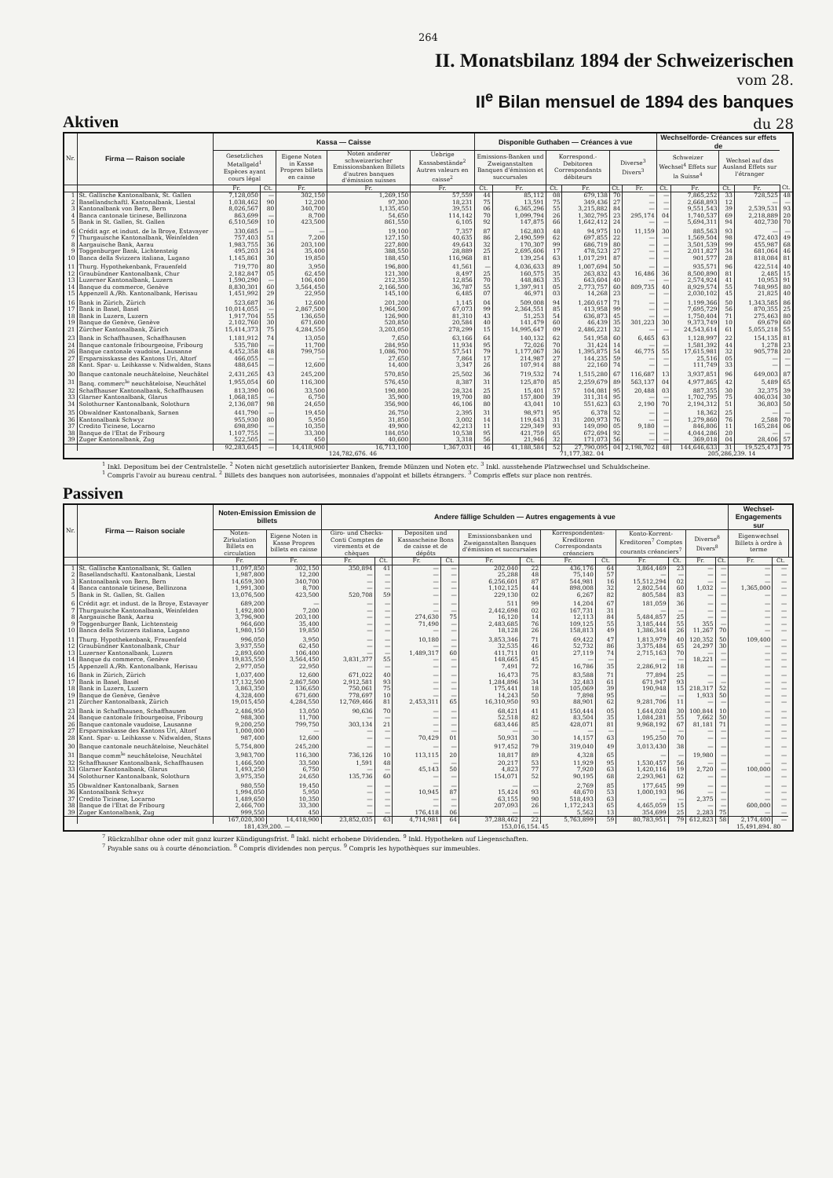264
II. Monatsbilanz 1894 der Schweizerischen
vom 28.
II<sup>e</sup> Bilan mensuel de 1894 des banques
Aktiven
du 28
| Nr. | Firma — Raison sociale | Kassa — Caisse | | | | | Disponible Guthaben — Créances à vue | | | | | | Wechselforde- Créances sur effets de | | | | |
| --- | --- | --- | --- | --- | --- | --- | --- | --- | --- | --- | --- | --- | --- | --- | --- | --- | --- |
| | | Gesetzliches Metallgeld<sup>1</sup> Espèces ayant cours légal | | Eigene Noten in Kasse Propres billets en caisse | Noten anderer schweizerischer Emissionsbanken Billets d'autres banques d'émission suisses | Uebrige Kassabestände<sup>2</sup> Autres valeurs en caisse<sup>2</sup> | Emissions-Banken und Zweiganstalten Banques d'émission et succursales | | Korrespond.-Debitoren Correspondants débiteurs | | Diverse<sup>3</sup> Divers<sup>3</sup> | | Schweizer Wechsel<sup>4</sup> Effets sur la Suisse<sup>4</sup> | | Wechsel auf das Ausland Effets sur l'étranger | | |
| | | Fr. | Ct. | Fr. | Fr. | Fr. | Ct. | Fr. | Ct. | Fr. | Ct. | Fr. | Ct. | Fr. | Ct. | Fr. | Ct. |
| 1 | St. Gallische Kantonalbank, St. Gallen | 7,128,050 | — | 302,150 | 1,269,150 | 57,559 | 44 | 85,112 | 08 | 679,138 | 70 | — | — | 7,865,252 | 33 | 728,525 | 48 |
| 2 | Basellandschaftl. Kantonalbank, Liestal | 1,038,462 | 90 | 12,200 | 97,300 | 18,231 | 75 | 13,591 | 75 | 349,436 | 27 | — | — | 2,668,893 | 12 | — | — |
| 3 | Kantonalbank von Bern, Bern | 8,026,567 | 80 | 340,700 | 1,135,450 | 39,551 | 06 | 6,365,296 | 55 | 3,215,882 | 84 | — | — | 9,551,543 | 39 | 2,539,531 | 93 |
| 4 | Banca cantonale ticinese, Bellinzona | 863,699 | — | 8,700 | 54,650 | 114,142 | 70 | 1,099,794 | 26 | 1,302,795 | 23 | 295,174 | 04 | 1,740,537 | 69 | 2,218,889 | 20 |
| 5 | Bank in St. Gallen, St. Gallen | 6,510,569 | 10 | 423,500 | 861,550 | 6,105 | 92 | 147,875 | 66 | 1,642,412 | 24 | — | — | 5,694,311 | 94 | 402,730 | 70 |
| 6 | Crédit agr. et indust. de la Broye, Estavayer | 330,685 | — | — | 19,100 | 7,357 | 87 | 162,803 | 48 | 94,975 | 10 | 11,159 | 30 | 885,563 | 93 | — | — |
| 7 | Thurgauische Kantonalbank, Weinfelden | 757,403 | 51 | 7,200 | 127,150 | 40,635 | 86 | 2,490,599 | 62 | 697,855 | 22 | — | — | 1,569,504 | 98 | 472,403 | 49 |
| 8 | Aargauische Bank, Aarau | 1,983,755 | 36 | 203,100 | 227,800 | 49,643 | 32 | 170,307 | 99 | 686,719 | 80 | — | — | 3,501,539 | 99 | 455,987 | 68 |
| 9 | Toggenburger Bank, Lichtensteig | 495,203 | 24 | 35,400 | 388,550 | 28,889 | 25 | 2,695,606 | 17 | 478,523 | 27 | — | — | 2,011,827 | 34 | 681,064 | 46 |
| 10 | Banca della Svizzera italiana, Lugano | 1,145,861 | 30 | 19,850 | 188,450 | 116,968 | 81 | 139,254 | 63 | 1,017,291 | 87 | — | — | 901,577 | 28 | 818,084 | 81 |
| 11 | Thurg. Hypothekenbank, Frauenfeld | 719,770 | 80 | 3,950 | 196,800 | 41,561 | — | 4,036,633 | 89 | 1,007,694 | 50 | — | — | 935,571 | 96 | 422,514 | 40 |
| 12 | Graubündner Kantonalbank, Chur | 2,182,847 | 05 | 62,450 | 121,300 | 8,497 | 25 | 160,575 | 35 | 263,832 | 43 | 16,486 | 36 | 8,500,890 | 81 | 2,485 | 15 |
| 13 | Luzerner Kantonalbank, Luzern | 1,590,290 | — | 106,400 | 212,350 | 12,856 | 70 | 448,863 | 35 | 643,604 | 40 | — | — | 2,574,924 | 41 | 10,953 | 91 |
| 14 | Banque du commerce, Genève | 8,830,301 | 60 | 3,564,450 | 2,166,500 | 36,787 | 55 | 1,397,911 | 05 | 2,773,757 | 60 | 809,735 | 40 | 8,929,574 | 55 | 748,995 | 80 |
| 15 | Appenzell A./Rh. Kantonalbank, Herisau | 1,451,992 | 29 | 22,950 | 145,100 | 6,485 | 07 | 46,971 | 03 | 14,268 | 23 | — | — | 2,030,102 | 45 | 21,825 | 40 |
| 16 | Bank in Zürich, Zürich | 523,687 | 36 | 12,600 | 201,200 | 1,145 | 04 | 509,008 | 94 | 1,260,617 | 71 | — | — | 1,199,366 | 50 | 1,343,585 | 86 |
| 17 | Bank in Basel, Basel | 10,014,055 | — | 2,867,500 | 1,964,500 | 67,073 | 99 | 2,364,551 | 85 | 413,958 | 99 | — | — | 7,695,729 | 56 | 870,355 | 25 |
| 18 | Bank in Luzern, Luzern | 1,917,704 | 55 | 136,650 | 126,900 | 81,310 | 43 | 51,253 | 54 | 636,873 | 45 | — | — | 1,750,404 | 71 | 275,463 | 80 |
| 19 | Banque de Genève, Genève | 2,102,760 | 30 | 671,600 | 520,850 | 20,584 | 40 | 141,479 | 60 | 46,439 | 35 | 301,223 | 30 | 9,373,749 | 10 | 69,679 | 60 |
| 21 | Zürcher Kantonalbank, Zürich | 15,414,373 | 75 | 4,284,550 | 3,203,050 | 278,299 | 15 | 14,995,647 | 09 | 2,486,221 | 32 | — | — | 24,543,614 | 61 | 5,055,218 | 55 |
| 23 | Bank in Schaffhausen, Schaffhausen | 1,181,912 | 74 | 13,050 | 7,650 | 63,166 | 64 | 140,132 | 62 | 541,958 | 60 | 6,465 | 63 | 1,128,997 | 22 | 154,135 | 81 |
| 24 | Banque cantonale fribourgeoise, Fribourg | 535,780 | — | 11,700 | 284,950 | 11,934 | 95 | 72,026 | 70 | 31,424 | 14 | — | — | 1,581,392 | 44 | 1,278 | 23 |
| 26 | Banque cantonale vaudoise, Lausanne | 4,452,358 | 48 | 799,750 | 1,086,700 | 57,541 | 79 | 1,177,067 | 36 | 1,395,875 | 54 | 46,775 | 55 | 17,615,981 | 32 | 905,778 | 20 |
| 27 | Ersparnisskasse des Kantons Uri, Altorf | 466,055 | — | — | 27,650 | 7,864 | 17 | 214,987 | 27 | 144,235 | 59 | — | — | 25,516 | 05 | — | — |
| 28 | Kant. Spar- u. Leihkasse v. Nidwalden, Stans | 488,645 | — | 12,600 | 14,400 | 3,347 | 26 | 107,914 | 88 | 22,160 | 74 | — | — | 111,749 | 33 | — | — |
| 30 | Banque cantonale neuchâteloise, Neuchâtel | 2,431,265 | 43 | 245,200 | 570,850 | 25,502 | 36 | 719,532 | 74 | 1,515,280 | 67 | 116,687 | 13 | 3,937,851 | 96 | 649,003 | 87 |
| 31 | Banq. commerc<sup>le</sup> neuchâteloise, Neuchâtel | 1,955,054 | 60 | 116,300 | 576,450 | 8,387 | 31 | 125,870 | 85 | 2,259,679 | 89 | 563,137 | 04 | 4,977,865 | 42 | 5,489 | 65 |
| 32 | Schaffhauser Kantonalbank, Schaffhausen | 813,390 | 06 | 33,500 | 190,800 | 28,324 | 25 | 15,401 | 57 | 104,081 | 95 | 20,488 | 03 | 887,355 | 30 | 32,375 | 39 |
| 33 | Glarner Kantonalbank, Glarus | 1,068,185 | — | 6,750 | 35,900 | 19,700 | 80 | 157,800 | 39 | 311,314 | 95 | — | — | 1,702,795 | 75 | 406,034 | 30 |
| 34 | Solothurner Kantonalbank, Solothurn | 2,136,087 | 98 | 24,650 | 356,900 | 46,106 | 80 | 43,041 | 10 | 551,623 | 63 | 2,190 | 70 | 2,194,312 | 51 | 36,803 | 50 |
| 35 | Obwaldner Kantonalbank, Sarnen | 441,790 | — | 19,450 | 26,750 | 2,395 | 31 | 98,971 | 95 | 6,378 | 52 | — | — | 18,362 | 25 | — | — |
| 36 | Kantonalbank Schwyz | 955,930 | 80 | 5,950 | 31,850 | 3,002 | 14 | 119,643 | 31 | 200,973 | 76 | — | — | 1,279,860 | 76 | 2,588 | 70 |
| 37 | Credito Ticinese, Locarno | 698,890 | — | 10,350 | 49,900 | 42,213 | 11 | 229,349 | 93 | 149,090 | 05 | 9,180 | — | 846,806 | 11 | 165,284 | 06 |
| 38 | Banque de l'Etat de Fribourg | 1,107,755 | — | 33,300 | 184,050 | 10,538 | 95 | 421,759 | 65 | 672,694 | 92 | — | — | 4,044,286 | 20 | — | — |
| 39 | Zuger Kantonalbank, Zug | 522,505 | — | 450 | 40,600 | 3,318 | 56 | 21,946 | 32 | 171,073 | 56 | — | — | 369,018 | 04 | 28,406 | 57 |
| | | 92,283,645 | — | 14,418,900 | 16,713,100 | 1,367,031 | 46 | 41,188,584 | 52 | 27,790,095 | 04 | 2,198,702 | 48 | 144,646,633 | 31 | 19,525,473 | 75 |
| | | 124,782,676. 46 | | | | | | 71,177,382. 04 | | | | | | 205,286,239. 14 | | | |
<sup>1</sup> Inkl. Depositum bei der Centralstelle. <sup>2</sup> Noten nicht gesetzlich autorisierter Banken, fremde Münzen und Noten etc. <sup>3</sup> Inkl. ausstehende Platzwechsel und Schuldscheine.
<sup>1</sup> Compris l'avoir au bureau central. <sup>2</sup> Billets des banques non autorisées, monnaies d'appoint et billets étrangers. <sup>3</sup> Compris effets sur place non rentrés.
Passiven
| Nr. | Firma — Raison sociale | Noten-Emission Emission de billets | | Andere fällige Schulden — Autres engagements à vue | | | | | | | | | | | | Wechsel-Engagements sur | | |
| --- | --- | --- | --- | --- | --- | --- | --- | --- | --- | --- | --- | --- | --- | --- | --- | --- | --- | --- |
| | | Noten-Zirkulation Billets en circulation | Eigene Noten in Kasse Propres billets en caisse | Giro- und Checks-Conti Comptes de virements et de chèques | | Depositen und Kassascheine Bons de caisse et de dépôts | | Emissionsbanken und Zweiganstalten Banques d'émission et succursales | | Korrespondenten-Kreditoren Correspondants créanciers | | Konto-Korrent-Kreditoren<sup>7</sup> Comptes courants créanciers<sup>7</sup> | | Diverse<sup>8</sup> Divers<sup>8</sup> | | Eigenwechsel Billets à ordre à terme | | |
| | | Fr. | Fr. | Fr. | Ct. | Fr. | Ct. | Fr. | Ct. | Fr. | Ct. | Fr. | Ct. | Fr. | Ct. | Fr. | Ct. | |
| 1 | St. Gallische Kantonalbank, St. Gallen | 11,097,850 | 302,150 | 350,894 | 41 | — | — | 202,040 | 22 | 436,176 | 64 | 3,864,469 | 23 | — | — | — | — | |
| 2 | Basellandschaftl. Kantonalbank, Liestal | 1,987,800 | 12,200 | — | — | — | — | 25,288 | 48 | 75,140 | 57 | — | — | — | — | — | — | |
| 3 | Kantonalbank von Bern, Bern | 14,659,300 | 340,700 | — | — | — | — | 6,256,601 | 87 | 544,981 | 16 | 15,512,294 | 02 | — | — | — | — | |
| 4 | Banca cantonale ticinese, Bellinzona | 1,991,300 | 8,700 | — | — | — | — | 1,102,125 | 44 | 898,008 | 32 | 2,802,544 | 60 | 1,032 | — | 1,365,000 | — | |
| 5 | Bank in St. Gallen, St. Gallen | 13,076,500 | 423,500 | 520,708 | 59 | — | — | 229,130 | 02 | 6,267 | 82 | 805,584 | 83 | — | — | — | — | |
| 6 | Crédit agr. et indust. de la Broye, Estavayer | 689,200 | — | — | — | — | — | 511 | 99 | 14,204 | 67 | 181,059 | 36 | — | — | — | — | |
| 7 | Thurgauische Kantonalbank, Weinfelden | 1,492,800 | 7,200 | — | — | — | — | 2,442,698 | 02 | 167,731 | 31 | — | — | — | — | — | — | |
| 8 | Aargauische Bank, Aarau | 3,796,900 | 203,100 | — | — | 274,630 | 75 | 16,120 | 14 | 12,113 | 84 | 5,484,857 | 25 | — | — | — | — | |
| 9 | Toggenburger Bank, Lichtensteig | 964,600 | 35,400 | — | — | 71,490 | — | 2,483,685 | 76 | 109,125 | 55 | 3,185,444 | 55 | 355 | — | — | — | |
| 10 | Banca della Svizzera italiana, Lugano | 1,980,150 | 19,850 | — | — | — | — | 18,128 | 26 | 158,813 | 49 | 1,386,344 | 26 | 11,267 | 70 | — | — | |
| 11 | Thurg. Hypothekenbank, Frauenfeld | 996,050 | 3,950 | — | — | 10,180 | — | 3,853,346 | 71 | 69,422 | 47 | 1,813,979 | 40 | 120,352 | 50 | 109,400 | — | |
| 12 | Graubündner Kantonalbank, Chur | 3,937,550 | 62,450 | — | — | — | — | 32,535 | 46 | 52,732 | 86 | 3,375,484 | 65 | 24,297 | 30 | — | — | |
| 13 | Luzerner Kantonalbank, Luzern | 2,893,600 | 106,400 | — | — | 1,489,317 | 60 | 411,711 | 01 | 27,119 | 74 | 2,715,163 | 70 | — | — | — | — | |
| 14 | Banque du commerce, Genève | 19,835,550 | 3,564,450 | 3,831,377 | 55 | — | — | 148,665 | 45 | — | — | — | — | 18,221 | — | — | — | |
| 15 | Appenzell A./Rh. Kantonalbank, Herisau | 2,977,050 | 22,950 | — | — | — | — | 7,491 | 72 | 16,786 | 35 | 2,286,912 | 18 | — | — | — | — | |
| 16 | Bank in Zürich, Zürich | 1,037,400 | 12,600 | 671,022 | 40 | — | — | 16,473 | 75 | 83,588 | 71 | 77,894 | 25 | — | — | — | — | |
| 17 | Bank in Basel, Basel | 17,132,500 | 2,867,500 | 2,912,581 | 93 | — | — | 1,284,896 | 34 | 32,483 | 61 | 671,947 | 93 | — | — | — | — | |
| 18 | Bank in Luzern, Luzern | 3,863,350 | 136,650 | 750,061 | 75 | — | — | 175,441 | 18 | 105,069 | 39 | 190,948 | 15 | 218,317 | 52 | — | — | |
| 19 | Banque de Genève, Genève | 4,328,400 | 671,600 | 778,697 | 10 | — | — | 14,243 | 50 | 7,898 | 95 | — | — | 1,933 | 50 | — | — | |
| 21 | Zürcher Kantonalbank, Zürich | 19,015,450 | 4,284,550 | 12,769,466 | 81 | 2,453,311 | 65 | 16,310,950 | 93 | 88,901 | 62 | 9,281,706 | 11 | — | — | — | — | |
| 23 | Bank in Schaffhausen, Schaffhausen | 2,486,950 | 13,050 | 90,636 | 70 | — | — | 68,421 | 41 | 150,444 | 05 | 1,644,028 | 30 | 100,844 | 10 | — | — | |
| 24 | Banque cantonale fribourgeoise, Fribourg | 988,300 | 11,700 | — | — | — | — | 52,518 | 82 | 83,504 | 35 | 1,084,281 | 55 | 7,662 | 50 | — | — | |
| 26 | Banque cantonale vaudoise, Lausanne | 9,200,250 | 799,750 | 303,134 | 21 | — | — | 683,446 | 85 | 428,071 | 81 | 9,968,192 | 67 | 81,181 | 71 | — | — | |
| 27 | Ersparnisskasse des Kantons Uri, Altorf | 1,000,000 | — | — | — | — | — | — | — | — | — | — | — | — | — | — | — | |
| 28 | Kant. Spar- u. Leihkasse v. Nidwalden, Stans | 987,400 | 12,600 | — | — | 70,429 | 01 | 50,931 | 30 | 14,157 | 63 | 195,250 | 70 | — | — | — | — | |
| 30 | Banque cantonale neuchâteloise, Neuchâtel | 5,754,800 | 245,200 | — | — | — | — | 917,452 | 79 | 319,040 | 49 | 3,013,430 | 38 | — | — | — | — | |
| 31 | Banque comm<sup>le</sup> neuchâteloise, Neuchâtel | 3,983,700 | 116,300 | 736,126 | 10 | 113,115 | 20 | 18,817 | 89 | 4,328 | 65 | — | — | 19,980 | — | — | — | |
| 32 | Schaffhauser Kantonalbank, Schaffhausen | 1,466,500 | 33,500 | 1,591 | 48 | — | — | 20,217 | 53 | 11,929 | 95 | 1,530,457 | 56 | — | — | — | — | |
| 33 | Glarner Kantonalbank, Glarus | 1,493,250 | 6,750 | — | — | 45,143 | 50 | 4,823 | 77 | 7,920 | 63 | 1,420,116 | 19 | 2,720 | — | 100,000 | — | |
| 34 | Solothurner Kantonalbank, Solothurn | 3,975,350 | 24,650 | 135,736 | 60 | — | — | 154,071 | 52 | 90,195 | 68 | 2,293,961 | 62 | — | — | — | — | |
| 35 | Obwaldner Kantonalbank, Sarnen | 980,550 | 19,450 | — | — | — | — | — | — | 2,769 | 85 | 177,645 | 99 | — | — | — | — | |
| 36 | Kantonalbank Schwyz | 1,994,050 | 5,950 | — | — | 10,945 | 87 | 15,424 | 93 | 48,670 | 53 | 1,000,193 | 96 | — | — | — | — | |
| 37 | Credito Ticinese, Locarno | 1,489,650 | 10,350 | — | — | — | — | 63,155 | 90 | 518,493 | 63 | — | — | 2,375 | — | — | — | |
| 38 | Banque de l'Etat de Fribourg | 2,466,700 | 33,300 | — | — | — | — | 207,093 | 26 | 1,172,243 | 65 | 4,465,059 | 15 | — | — | 600,000 | — | |
| 39 | Zuger Kantonalbank, Zug | 999,550 | 450 | — | — | 176,418 | 06 | — | — | 5,562 | 13 | 354,699 | 25 | 2,283 | 75 | — | — | |
| | | 167,020,300 | 14,418,900 | 23,852,035 | 63 | 4,714,981 | 64 | 37,288,462 | 22 | 5,763,899 | 59 | 80,783,951 | 79 | 612,823 | 58 | 2,174,400 | — | |
| | | 181,439,200. — | | 153,016,154. 45 | | | | | | | | | | | | 15,491,894. 80 | | |
<sup>7</sup> Rückzahlbar ohne oder mit ganz kurzer Kündigungsfrist. <sup>8</sup> Inkl. nicht erhobene Dividenden. <sup>9</sup> Inkl. Hypotheken auf Liegenschaften.
<sup>7</sup> Payable sans ou à courte dénonciation. <sup>8</sup> Compris dividendes non perçus. <sup>9</sup> Compris les hypothèques sur immeubles.